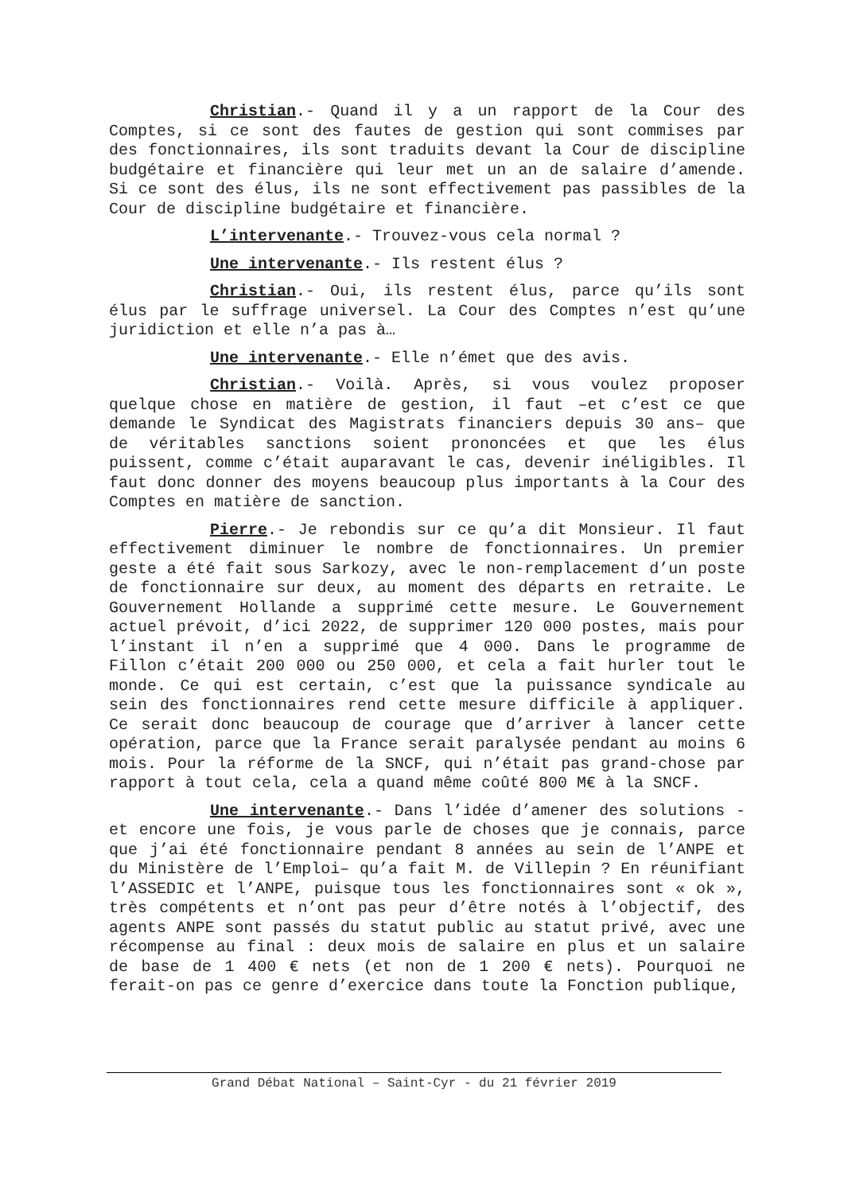Christian.- Quand il y a un rapport de la Cour des Comptes, si ce sont des fautes de gestion qui sont commises par des fonctionnaires, ils sont traduits devant la Cour de discipline budgétaire et financière qui leur met un an de salaire d’amende. Si ce sont des élus, ils ne sont effectivement pas passibles de la Cour de discipline budgétaire et financière.
L’intervenante.- Trouvez-vous cela normal ?
Une intervenante.- Ils restent élus ?
Christian.- Oui, ils restent élus, parce qu’ils sont élus par le suffrage universel. La Cour des Comptes n’est qu’une juridiction et elle n’a pas à…
Une intervenante.- Elle n’émet que des avis.
Christian.- Voilà. Après, si vous voulez proposer quelque chose en matière de gestion, il faut –et c’est ce que demande le Syndicat des Magistrats financiers depuis 30 ans– que de véritables sanctions soient prononcées et que les élus puissent, comme c’était auparavant le cas, devenir inéligibles. Il faut donc donner des moyens beaucoup plus importants à la Cour des Comptes en matière de sanction.
Pierre.- Je rebondis sur ce qu’a dit Monsieur. Il faut effectivement diminuer le nombre de fonctionnaires. Un premier geste a été fait sous Sarkozy, avec le non-remplacement d’un poste de fonctionnaire sur deux, au moment des départs en retraite. Le Gouvernement Hollande a supprimé cette mesure. Le Gouvernement actuel prévoit, d’ici 2022, de supprimer 120 000 postes, mais pour l’instant il n’en a supprimé que 4 000. Dans le programme de Fillon c’était 200 000 ou 250 000, et cela a fait hurler tout le monde. Ce qui est certain, c’est que la puissance syndicale au sein des fonctionnaires rend cette mesure difficile à appliquer. Ce serait donc beaucoup de courage que d’arriver à lancer cette opération, parce que la France serait paralysée pendant au moins 6 mois. Pour la réforme de la SNCF, qui n’était pas grand-chose par rapport à tout cela, cela a quand même coûté 800 M€ à la SNCF.
Une intervenante.- Dans l’idée d’amener des solutions -et encore une fois, je vous parle de choses que je connais, parce que j’ai été fonctionnaire pendant 8 années au sein de l’ANPE et du Ministère de l’Emploi– qu’a fait M. de Villepin ? En réunifiant l’ASSEDIC et l’ANPE, puisque tous les fonctionnaires sont « ok », très compétents et n’ont pas peur d’être notés à l’objectif, des agents ANPE sont passés du statut public au statut privé, avec une récompense au final : deux mois de salaire en plus et un salaire de base de 1 400 € nets (et non de 1 200 € nets). Pourquoi ne ferait-on pas ce genre d’exercice dans toute la Fonction publique,
Grand Débat National – Saint-Cyr - du 21 février 2019